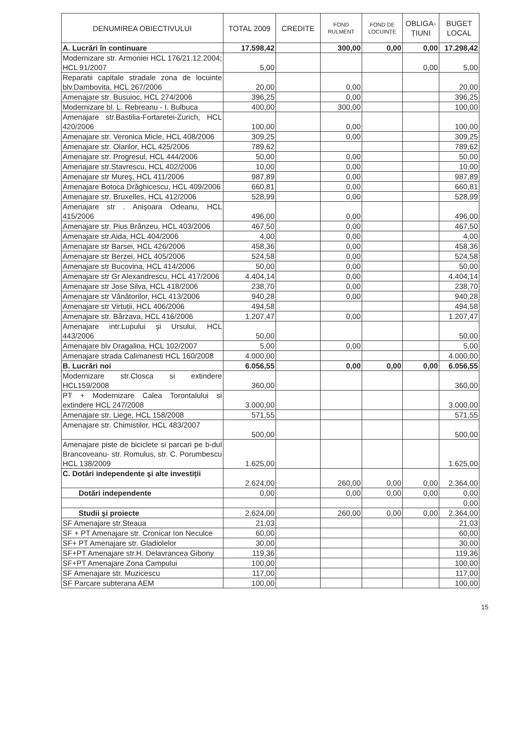| DENUMIREA OBIECTIVULUI | TOTAL 2009 | CREDITE | FOND RULMENT | FOND DE LOCUINȚE | OBLIGA- ȚIUNI | BUGET LOCAL |
| --- | --- | --- | --- | --- | --- | --- |
| A. Lucrări în continuare | 17.598,42 | | 300,00 | 0,00 | 0,00 | 17.298,42 |
| Modernizare str. Armoniei HCL 176/21.12.2004; HCL 91/2007 | 5,00 | | | | 0,00 | 5,00 |
| Reparatii capitale stradale zona de locuinte blv.Dambovita, HCL 267/2006 | 20,00 | | 0,00 | | | 20,00 |
| Amenajare str. Busuioc, HCL 274/2006 | 396,25 | | 0,00 | | | 396,25 |
| Modernizare bl. L. Rebreanu - I. Bulbuca | 400,00 | | 300,00 | | | 100,00 |
| Amenajare str.Bastilia-Fortaretei-Zurich, HCL 420/2006 | 100,00 | | 0,00 | | | 100,00 |
| Amenajare str. Veronica Micle, HCL 408/2006 | 309,25 | | 0,00 | | | 309,25 |
| Amenajare str. Olarilor, HCL 425/2006 | 789,62 | | | | | 789,62 |
| Amenajare str. Progresul, HCL 444/2006 | 50,00 | | 0,00 | | | 50,00 |
| Amenajare str.Stavrescu, HCL 402/2006 | 10,00 | | 0,00 | | | 10,00 |
| Amenajare str Mureş, HCL 411/2006 | 987,89 | | 0,00 | | | 987,89 |
| Amenajare Botoca Drăghicescu, HCL 409/2006 | 660,81 | | 0,00 | | | 660,81 |
| Amenajare str. Bruxelles, HCL 412/2006 | 528,99 | | 0,00 | | | 528,99 |
| Amenajare str . Anişoara Odeanu, HCL 415/2006 | 496,00 | | 0,00 | | | 496,00 |
| Amenajare str. Pius Brânzeu, HCL 403/2006 | 467,50 | | 0,00 | | | 467,50 |
| Amenajare str.Aida, HCL 404/2006 | 4,00 | | 0,00 | | | 4,00 |
| Amenajare str Barsei, HCL 426/2006 | 458,36 | | 0,00 | | | 458,36 |
| Amenajare str Berzei, HCL 405/2006 | 524,58 | | 0,00 | | | 524,58 |
| Amenajare str Bucovina, HCL 414/2006 | 50,00 | | 0,00 | | | 50,00 |
| Amenajare str Gr Alexandrescu, HCL 417/2006 | 4.404,14 | | 0,00 | | | 4.404,14 |
| Amenajare str Jose Silva, HCL 418/2006 | 238,70 | | 0,00 | | | 238,70 |
| Amenajare str Vânătorilor, HCL 413/2006 | 940,28 | | 0,00 | | | 940,28 |
| Amenajare str Virtuții, HCL 406/2006 | 494,58 | | | | | 494,58 |
| Amenajare str. Bârzava, HCL 416/2006 | 1.207,47 | | 0,00 | | | 1.207,47 |
| Amenajare intr.Lupului şi Ursului, HCL 443/2006 | 50,00 | | | | | 50,00 |
| Amenajare blv Dragalina, HCL 102/2007 | 5,00 | | 0,00 | | | 5,00 |
| Amenajare strada Calimanesti HCL 160/2008 | 4.000,00 | | | | | 4.000,00 |
| B. Lucrări noi | 6.056,55 | | 0,00 | 0,00 | 0,00 | 6.056,55 |
| Modernizare str.Closca si extindere HCL159/2008 | 360,00 | | | | | 360,00 |
| PT + Modernizare Calea Torontalului si extindere HCL 247/2008 | 3.000,00 | | | | | 3.000,00 |
| Amenajare str. Liege, HCL 158/2008 | 571,55 | | | | | 571,55 |
| Amenajare str. Chimistilor, HCL 483/2007 | 500,00 | | | | | 500,00 |
| Amenajare piste de biciclete si parcari pe b-dul Brancoveanu- str. Romulus, str. C. Porumbescu HCL 138/2009 | 1.625,00 | | | | | 1.625,00 |
| C. Dotări independente şi alte investiții | 2.624,00 | | 260,00 | 0,00 | 0,00 | 2.364,00 |
| Dotări independente | 0,00 | | 0,00 | 0,00 | 0,00 | 0,00 |
| | | | | | | 0,00 |
| Studii şi proiecte | 2.624,00 | | 260,00 | 0,00 | 0,00 | 2.364,00 |
| SF Amenajare str.Steaua | 21,03 | | | | | 21,03 |
| SF + PT Amenajare str. Cronicar Ion Neculce | 60,00 | | | | | 60,00 |
| SF+ PT Amenajare str. Gladiolelor | 30,00 | | | | | 30,00 |
| SF+PT Amenajare str.H. Delavrancea Gibony | 119,36 | | | | | 119,36 |
| SF+PT Amenajare Zona Campului | 100,00 | | | | | 100,00 |
| SF Amenajare str. Muzicescu | 117,00 | | | | | 117,00 |
| SF Parcare subterana AEM | 100,00 | | | | | 100,00 |
15